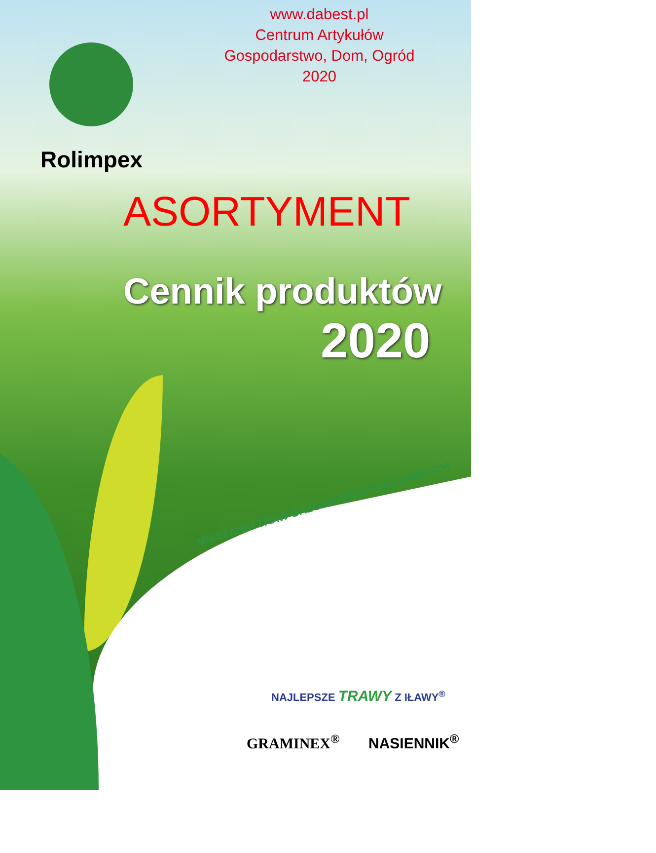www.dabest.pl
Centrum Artykułów
Gospodarstwo, Dom, Ogród
2020
Rolimpex
ASORTYMENT
Cennik produktów
2020
MIESZANKI TRAW GAZONOWYCH I PASTEWNYCH
NAJLEPSZE TRAWY Z IŁAWY<sup>®</sup>
GRAMINEX<sup>®</sup> NASIENNIK<sup>®</sup>